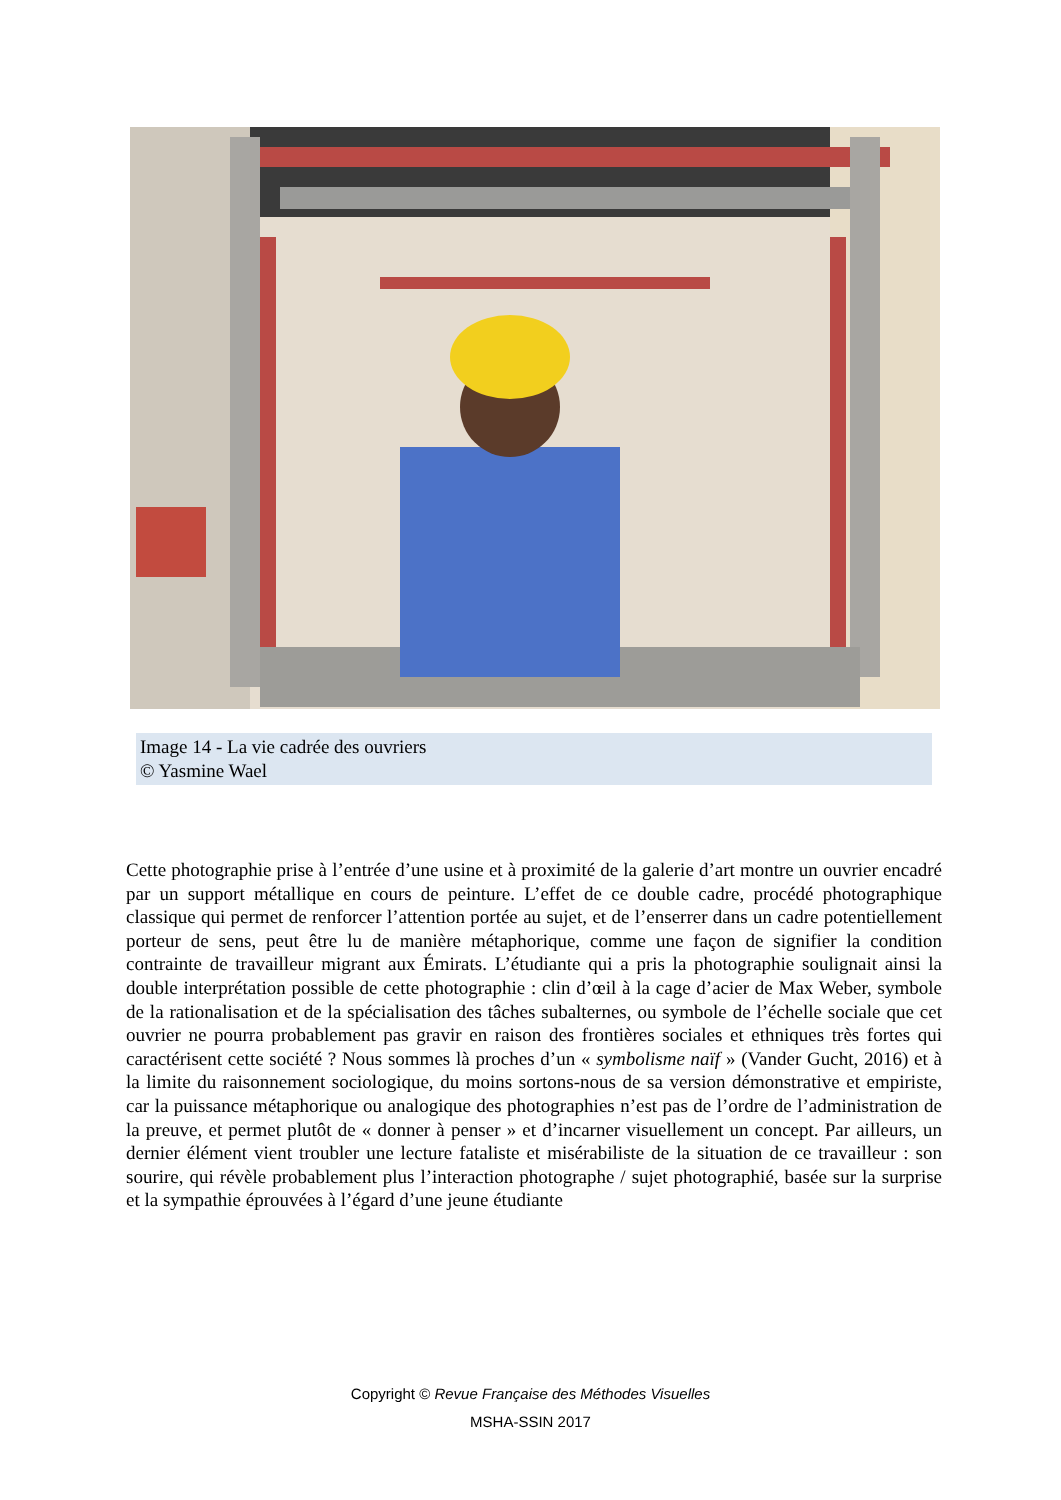Image 14 - La vie cadrée des ouvriers
© Yasmine Wael
Cette photographie prise à l’entrée d’une usine et à proximité de la galerie d’art montre un ouvrier encadré par un support métallique en cours de peinture. L’effet de ce double cadre, procédé photographique classique qui permet de renforcer l’attention portée au sujet, et de l’enserrer dans un cadre potentiellement porteur de sens, peut être lu de manière métaphorique, comme une façon de signifier la condition contrainte de travailleur migrant aux Émirats. L’étudiante qui a pris la photographie soulignait ainsi la double interprétation possible de cette photographie : clin d’œil à la cage d’acier de Max Weber, symbole de la rationalisation et de la spécialisation des tâches subalternes, ou symbole de l’échelle sociale que cet ouvrier ne pourra probablement pas gravir en raison des frontières sociales et ethniques très fortes qui caractérisent cette société ? Nous sommes là proches d’un « symbolisme naïf » (Vander Gucht, 2016) et à la limite du raisonnement sociologique, du moins sortons-nous de sa version démonstrative et empiriste, car la puissance métaphorique ou analogique des photographies n’est pas de l’ordre de l’administration de la preuve, et permet plutôt de « donner à penser » et d’incarner visuellement un concept. Par ailleurs, un dernier élément vient troubler une lecture fataliste et misérabiliste de la situation de ce travailleur : son sourire, qui révèle probablement plus l’interaction photographe / sujet photographié, basée sur la surprise et la sympathie éprouvées à l’égard d’une jeune étudiante
Copyright © Revue Française des Méthodes Visuelles
MSHA-SSIN 2017